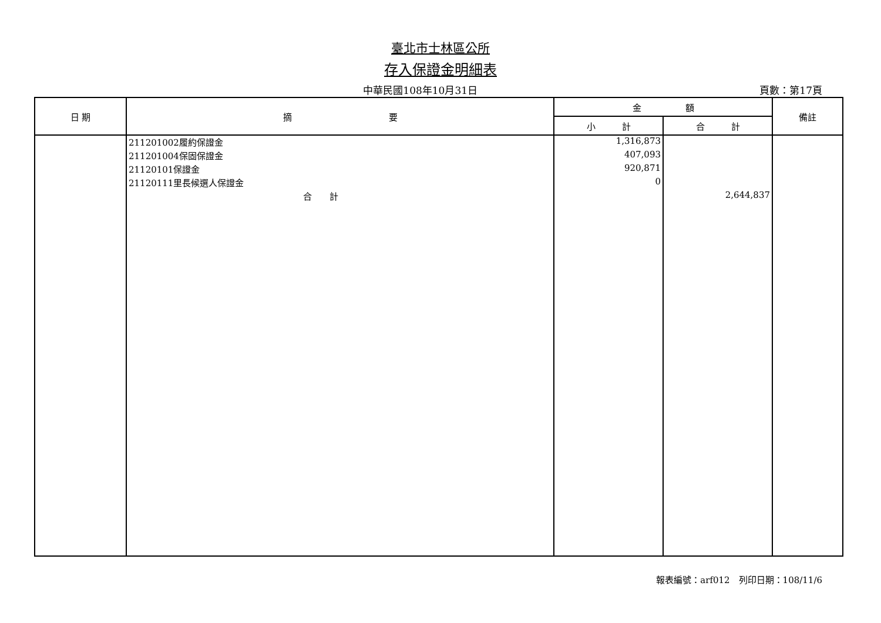臺北市士林區公所
存入保證金明細表
中華民國108年10月31日 頁數：第17頁
| 日 期 | 摘 要 | 金 額 | | 備註 |
| --- | --- | --- | --- | --- |
| | | 小 計 | 合 計 | |
| | 211201002履約保證金 | 1,316,873 | | |
| | 211201004保固保證金 | 407,093 | | |
| | 21120101保證金 | 920,871 | | |
| | 21120111里長候選人保證金 | 0 | | |
| | 合 計 | | 2,644,837 | |
報表編號：arf012　列印日期：108/11/6